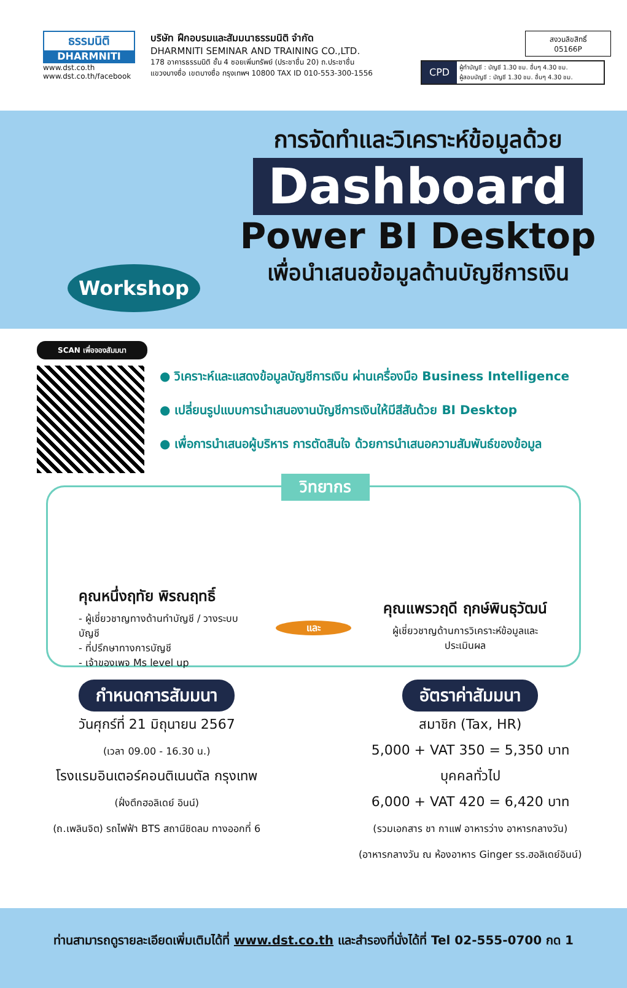ธรรมนิติ
DHARMNITI
www.dst.co.th
www.dst.co.th/facebook
บริษัท ฝึกอบรมและสัมมนาธรรมนิติ จำกัด
DHARMNITI SEMINAR AND TRAINING CO.,LTD.
178 อาคารธรรมนิติ ชั้น 4 ซอยเพิ่มทรัพย์ (ประชาชื่น 20) ถ.ประชาชื่น
แขวงบางซื่อ เขตบางซื่อ กรุงเทพฯ 10800 TAX ID 010-553-300-1556
สงวนลิขสิทธิ์
05166P
CPD
ผู้ทำบัญชี : บัญชี 1.30 ชม. อื่นๆ 4.30 ชม.
ผู้สอบบัญชี : บัญชี 1.30 ชม. อื่นๆ 4.30 ชม.
Workshop
การจัดทำและวิเคราะห์ข้อมูลด้วย
Dashboard
Power BI Desktop
เพื่อนำเสนอข้อมูลด้านบัญชีการเงิน
SCAN เพื่อจองสัมมนา
● วิเคราะห์และแสดงข้อมูลบัญชีการเงิน ผ่านเครื่องมือ Business Intelligence
● เปลี่ยนรูปแบบการนำเสนองานบัญชีการเงินให้มีสีสันด้วย BI Desktop
● เพื่อการนำเสนอผู้บริหาร การตัดสินใจ ด้วยการนำเสนอความสัมพันธ์ของข้อมูล
วิทยากร
คุณหนึ่งฤทัย พิรณฤทธิ์
- ผู้เชี่ยวชาญทางด้านทำบัญชี / วางระบบบัญชี
- ที่ปรึกษาทางการบัญชี
- เจ้าของเพจ Ms level up
และ
คุณแพรวฤดี ฤกษ์พินธุวัฒน์
ผู้เชี่ยวชาญด้านการวิเคราะห์ข้อมูลและประเมินผล
กำหนดการสัมมนา
วันศุกร์ที่ 21 มิถุนายน 2567
(เวลา 09.00 - 16.30 น.)
โรงแรมอินเตอร์คอนติเนนตัล กรุงเทพ
(ฝั่งตึกฮอลิเดย์ อินน์)
(ถ.เพลินจิต) รถไฟฟ้า BTS สถานีชิดลม ทางออกที่ 6
อัตราค่าสัมมนา
สมาชิก (Tax, HR)
5,000 + VAT 350 = 5,350 บาท
บุคคลทั่วไป
6,000 + VAT 420 = 6,420 บาท
(รวมเอกสาร ชา กาแฟ อาหารว่าง อาหารกลางวัน)
(อาหารกลางวัน ณ ห้องอาหาร Ginger รร.ฮอลิเดย์อินน์)
ท่านสามารถดูรายละเอียดเพิ่มเติมได้ที่ www.dst.co.th และสำรองที่นั่งได้ที่ Tel 02-555-0700 กด 1